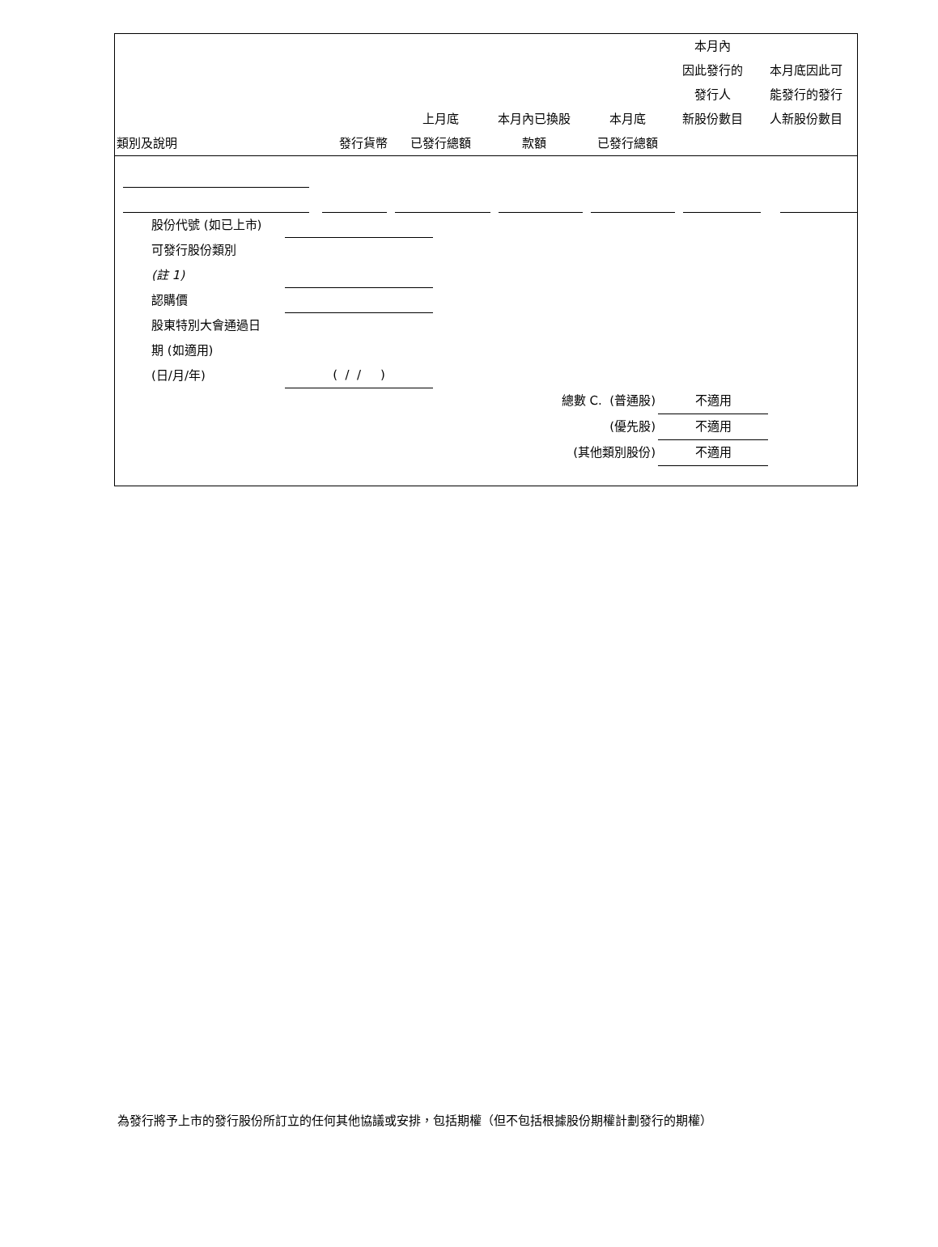| 類別及說明 | 發行貨幣 | 上月底 已發行總額 | 本月內已換股 款額 | 本月底 已發行總額 | 本月內 因此發行的 發行人 新股份數目 | 本月底因此可 能發行的發行 人新股份數目 |
| --- | --- | --- | --- | --- | --- | --- |
股份代號 (如已上市)
可發行股份類別
(註 1)
認購價
股東特別大會通過日
期 (如適用)
(日/月/年) ( / / )
總數 C. (普通股) 不適用
(優先股) 不適用
(其他類別股份) 不適用
為發行將予上市的發行股份所訂立的任何其他協議或安排，包括期權（但不包括根據股份期權計劃發行的期權）